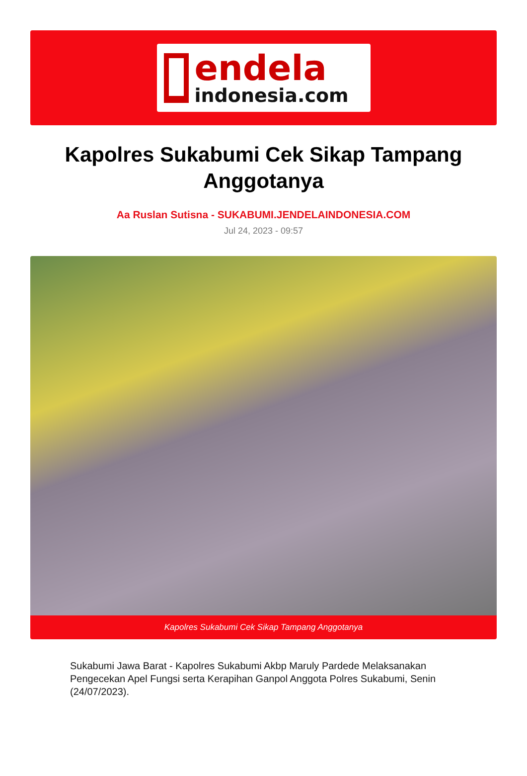endela
indonesia.com
Kapolres Sukabumi Cek Sikap Tampang Anggotanya
Aa Ruslan Sutisna - SUKABUMI.JENDELAINDONESIA.COM
Jul 24, 2023 - 09:57
Kapolres Sukabumi Cek Sikap Tampang Anggotanya
Sukabumi Jawa Barat - Kapolres Sukabumi Akbp Maruly Pardede Melaksanakan Pengecekan Apel Fungsi serta Kerapihan Ganpol Anggota Polres Sukabumi, Senin (24/07/2023).